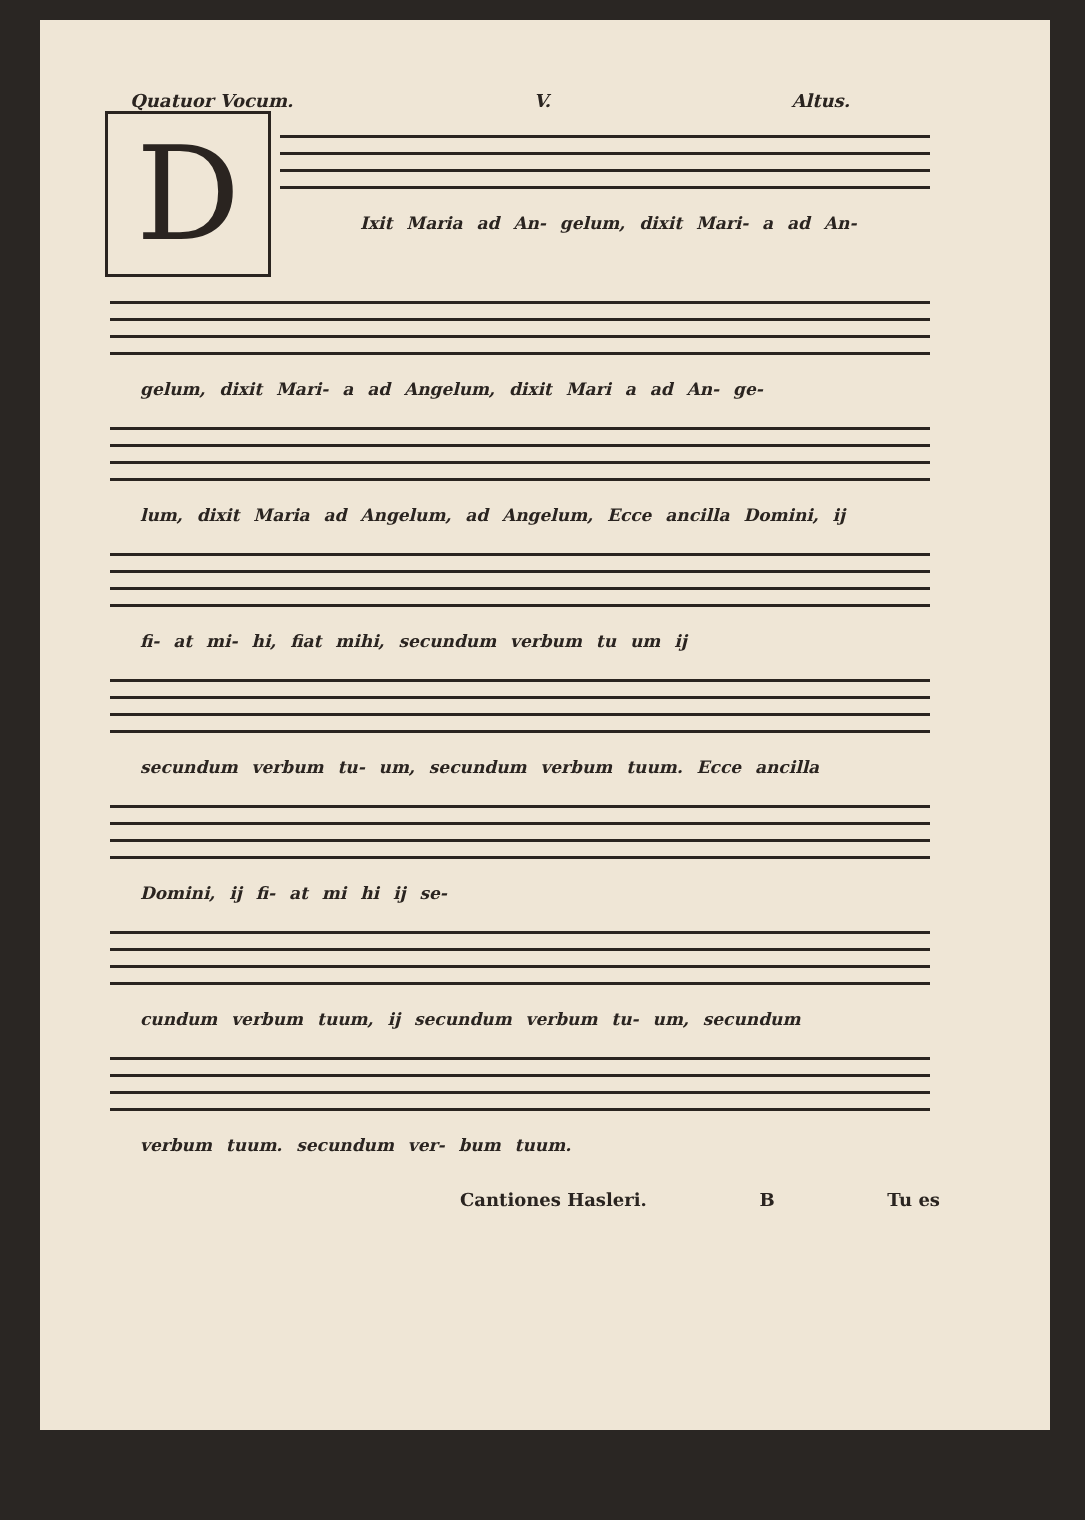Quatuor Vocum. V. Altus.
D
Ixit Maria ad An- gelum, dixit Mari- a ad An-
gelum, dixit Mari- a ad Angelum, dixit Mari a ad An- ge-
lum, dixit Maria ad Angelum, ad Angelum, Ecce ancilla Domini, ij
fi- at mi- hi, fiat mihi, secundum verbum tu um ij
secundum verbum tu- um, secundum verbum tuum. Ecce ancilla
Domini, ij fi- at mi hi ij se-
cundum verbum tuum, ij secundum verbum tu- um, secundum
verbum tuum. secundum ver- bum tuum.
Cantiones Hasleri. B Tu es